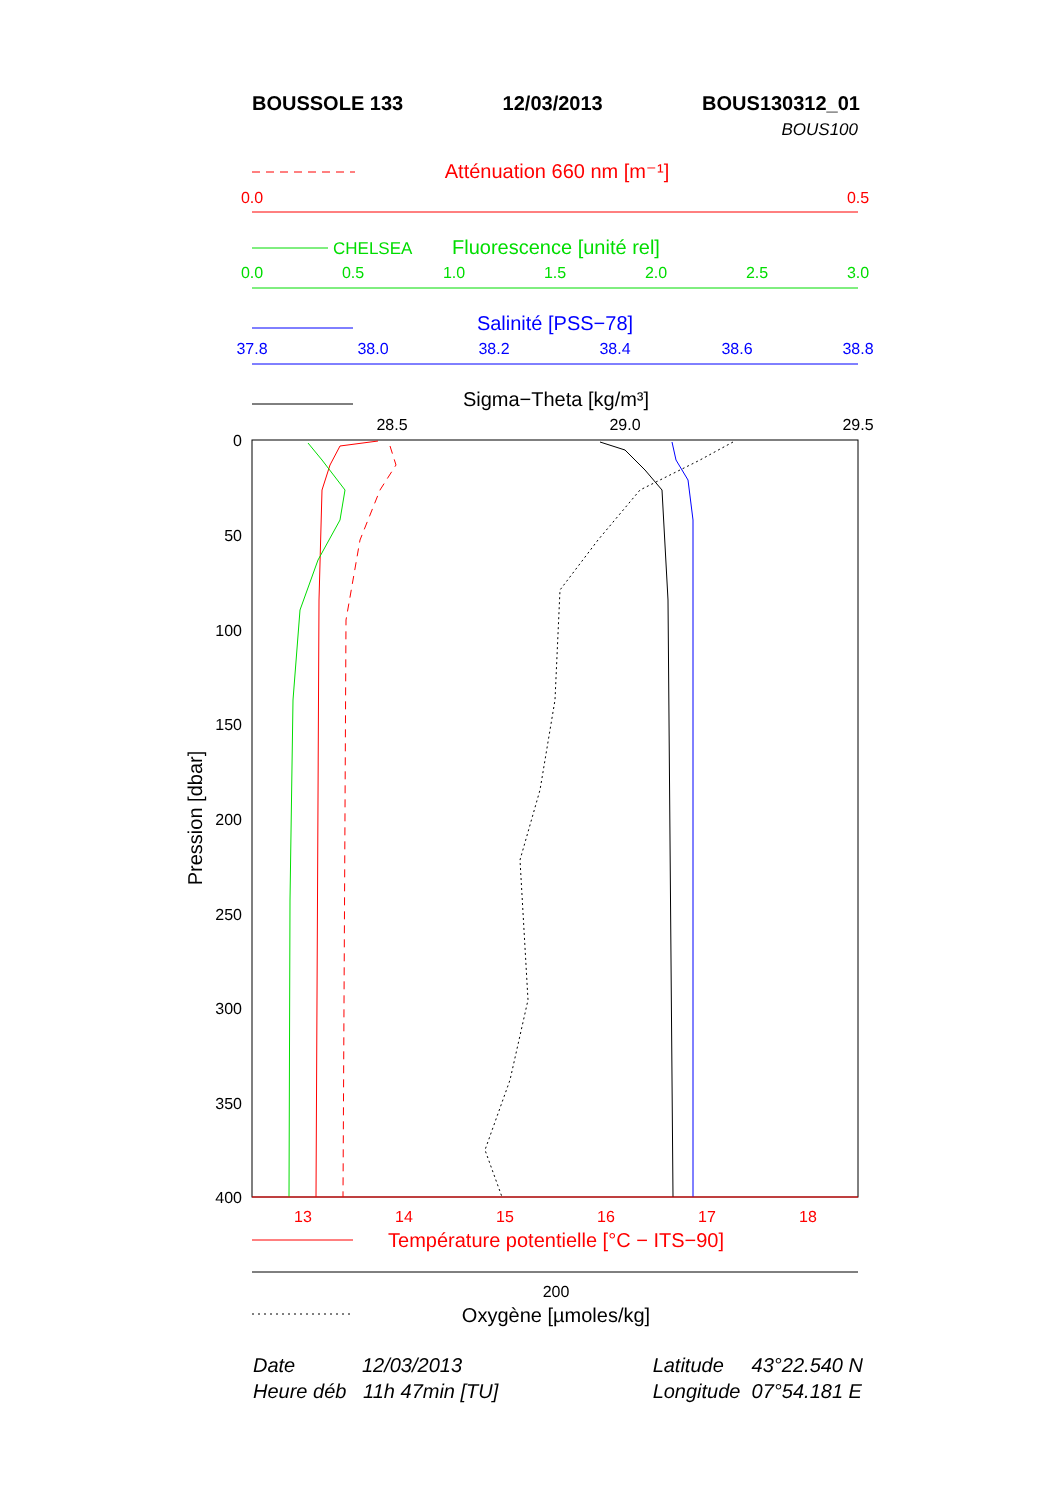BOUSSOLE 133 12/03/2013 BOUS130312_01
BOUS100
Atténuation 660 nm [m⁻¹]
0.0
0.5
CHELSEA
Fluorescence [unité rel]
0.0
0.5
1.0
1.5
2.0
2.5
3.0
Salinité [PSS−78]
37.8
38.0
38.2
38.4
38.6
38.8
Sigma−Theta [kg/m³]
28.5
29.0
29.5
0
50
100
150
200
250
300
350
400
Pression [dbar]
13
14
15
16
17
18
Température potentielle [°C − ITS−90]
200
Oxygène [µmoles/kg]
Date 12/03/2013
Heure déb 11h 47min [TU]
Latitude 43°22.540 N
Longitude 07°54.181 E